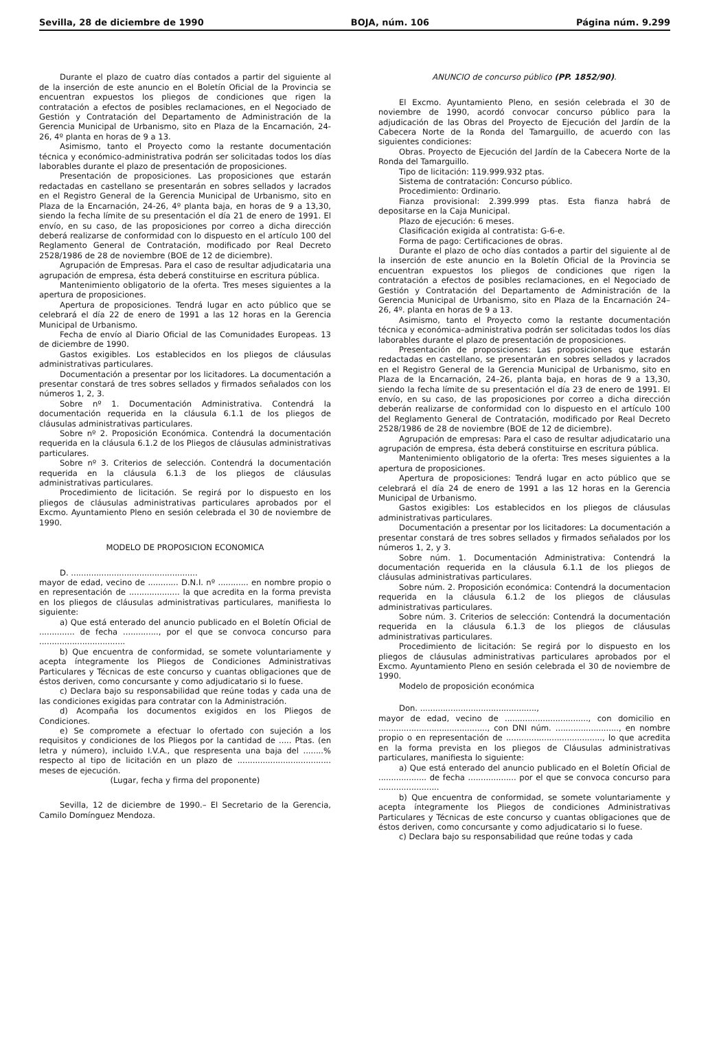Sevilla, 28 de diciembre de 1990 BOJA, núm. 106 Página núm. 9.299
Durante el plazo de cuatro días contados a partir del siguiente al de la inserción de este anuncio en el Boletín Oficial de la Provincia se encuentran expuestos los pliegos de condiciones que rigen la contratación a efectos de posibles reclamaciones, en el Negociado de Gestión y Contratación del Departamento de Administración de la Gerencia Municipal de Urbanismo, sito en Plaza de la Encarnación, 24-26, 4º planta en horas de 9 a 13.
Asimismo, tanto el Proyecto como la restante documentación técnica y económico-administrativa podrán ser solicitadas todos los días laborables durante el plazo de presentación de proposiciones.
Presentación de proposiciones. Las proposiciones que estarán redactadas en castellano se presentarán en sobres sellados y lacrados en el Registro General de la Gerencia Municipal de Urbanismo, sito en Plaza de la Encarnación, 24-26, 4º planta baja, en horas de 9 a 13,30, siendo la fecha límite de su presentación el día 21 de enero de 1991. El envío, en su caso, de las proposiciones por correo a dicha dirección deberá realizarse de conformidad con lo dispuesto en el artículo 100 del Reglamento General de Contratación, modificado por Real Decreto 2528/1986 de 28 de noviembre (BOE de 12 de diciembre).
Agrupación de Empresas. Para el caso de resultar adjudicataria una agrupación de empresa, ésta deberá constituirse en escritura pública.
Mantenimiento obligatorio de la oferta. Tres meses siguientes a la apertura de proposiciones.
Apertura de proposiciones. Tendrá lugar en acto público que se celebrará el día 22 de enero de 1991 a las 12 horas en la Gerencia Municipal de Urbanismo.
Fecha de envío al Diario Oficial de las Comunidades Europeas. 13 de diciembre de 1990.
Gastos exigibles. Los establecidos en los pliegos de cláusulas administrativas particulares.
Documentación a presentar por los licitadores. La documentación a presentar constará de tres sobres sellados y firmados señalados con los números 1, 2, 3.
Sobre nº 1. Documentación Administrativa. Contendrá la documentación requerida en la cláusula 6.1.1 de los pliegos de cláusulas administrativas particulares.
Sobre nº 2. Proposición Económica. Contendrá la documentación requerida en la cláusula 6.1.2 de los Pliegos de cláusulas administrativas particulares.
Sobre nº 3. Criterios de selección. Contendrá la documentación requerida en la cláusula 6.1.3 de los pliegos de cláusulas administrativas particulares.
Procedimiento de licitación. Se regirá por lo dispuesto en los pliegos de cláusulas administrativas particulares aprobados por el Excmo. Ayuntamiento Pleno en sesión celebrada el 30 de noviembre de 1990.
MODELO DE PROPOSICION ECONOMICA
D. ..................................................
mayor de edad, vecino de ............ D.N.I. nº ............ en nombre propio o en representación de .................... la que acredita en la forma prevista en los pliegos de cláusulas administrativas particulares, manifiesta lo siguiente:
a) Que está enterado del anuncio publicado en el Boletín Oficial de .............. de fecha .............., por el que se convoca concurso para ..................................
b) Que encuentra de conformidad, se somete voluntariamente y acepta íntegramente los Pliegos de Condiciones Administrativas Particulares y Técnicas de este concurso y cuantas obligaciones que de éstos deriven, como concursante y como adjudicatario si lo fuese.
c) Declara bajo su responsabilidad que reúne todas y cada una de las condiciones exigidas para contratar con la Administración.
d) Acompaña los documentos exigidos en los Pliegos de Condiciones.
e) Se compromete a efectuar lo ofertado con sujeción a los requisitos y condiciones de los Pliegos por la cantidad de ..... Ptas. (en letra y número), incluido I.V.A., que respresenta una baja del ........% respecto al tipo de licitación en un plazo de ..................................... meses de ejecución.
(Lugar, fecha y firma del proponente)
Sevilla, 12 de diciembre de 1990.– El Secretario de la Gerencia, Camilo Domínguez Mendoza.
ANUNCIO de concurso público (PP. 1852/90).
El Excmo. Ayuntamiento Pleno, en sesión celebrada el 30 de noviembre de 1990, acordó convocar concurso público para la adjudicación de las Obras del Proyecto de Ejecución del Jardín de la Cabecera Norte de la Ronda del Tamarguillo, de acuerdo con las siguientes condiciones:
Obras. Proyecto de Ejecución del Jardín de la Cabecera Norte de la Ronda del Tamarguillo.
Tipo de licitación: 119.999.932 ptas.
Sistema de contratación: Concurso público.
Procedimiento: Ordinario.
Fianza provisional: 2.399.999 ptas. Esta fianza habrá de depositarse en la Caja Municipal.
Plazo de ejecución: 6 meses.
Clasificación exigida al contratista: G-6-e.
Forma de pago: Certificaciones de obras.
Durante el plazo de ocho días contados a partir del siguiente al de la inserción de este anuncio en la Boletín Oficial de la Provincia se encuentran expuestos los pliegos de condiciones que rigen la contratación a efectos de posibles reclamaciones, en el Negociado de Gestión y Contratación del Departamento de Administración de la Gerencia Municipal de Urbanismo, sito en Plaza de la Encarnación 24–26, 4º. planta en horas de 9 a 13.
Asimismo, tanto el Proyecto como la restante documentación técnica y económica–administrativa podrán ser solicitadas todos los días laborables durante el plazo de presentación de proposiciones.
Presentación de proposiciones: Las proposiciones que estarán redactadas en castellano, se presentarán en sobres sellados y lacrados en el Registro General de la Gerencia Municipal de Urbanismo, sito en Plaza de la Encarnación, 24–26, planta baja, en horas de 9 a 13,30, siendo la fecha límite de su presentación el día 23 de enero de 1991. El envío, en su caso, de las proposiciones por correo a dicha dirección deberán realizarse de conformidad con lo dispuesto en el artículo 100 del Reglamento General de Contratación, modificado por Real Decreto 2528/1986 de 28 de noviembre (BOE de 12 de diciembre).
Agrupación de empresas: Para el caso de resultar adjudicatario una agrupación de empresa, ésta deberá constituirse en escritura pública.
Mantenimiento obligatorio de la oferta: Tres meses siguientes a la apertura de proposiciones.
Apertura de proposiciones: Tendrá lugar en acto público que se celebrará el día 24 de enero de 1991 a las 12 horas en la Gerencia Municipal de Urbanismo.
Gastos exigibles: Los establecidos en los pliegos de cláusulas administrativas particulares.
Documentación a presentar por los licitadores: La documentación a presentar constará de tres sobres sellados y firmados señalados por los números 1, 2, y 3.
Sobre núm. 1. Documentación Administrativa: Contendrá la documentación requerida en la cláusula 6.1.1 de los pliegos de cláusulas administrativas particulares.
Sobre núm. 2. Proposición económica: Contendrá la documentacion requerida en la cláusula 6.1.2 de los pliegos de cláusulas administrativas particulares.
Sobre núm. 3. Criterios de selección: Contendrá la documentación requerida en la cláusula 6.1.3 de los pliegos de cláusulas administrativas particulares.
Procedimiento de licitación: Se regirá por lo dispuesto en los pliegos de cláusulas administrativas particulares aprobados por el Excmo. Ayuntamiento Pleno en sesión celebrada el 30 de noviembre de 1990.
Modelo de proposición económica
Don. ..............................................,
mayor de edad, vecino de ................................., con domicilio en ..........................................., con DNI núm. ........................., en nombre propio o en representación de ......................................, lo que acredita en la forma prevista en los pliegos de Cláusulas administrativas particulares, manifiesta lo siguiente:
a) Que está enterado del anuncio publicado en el Boletín Oficial de ................... de fecha ................... por el que se convoca concurso para ........................
b) Que encuentra de conformidad, se somete voluntariamente y acepta íntegramente los Pliegos de condiciones Administrativas Particulares y Técnicas de este concurso y cuantas obligaciones que de éstos deriven, como concursante y como adjudicatario si lo fuese.
c) Declara bajo su responsabilidad que reúne todas y cada